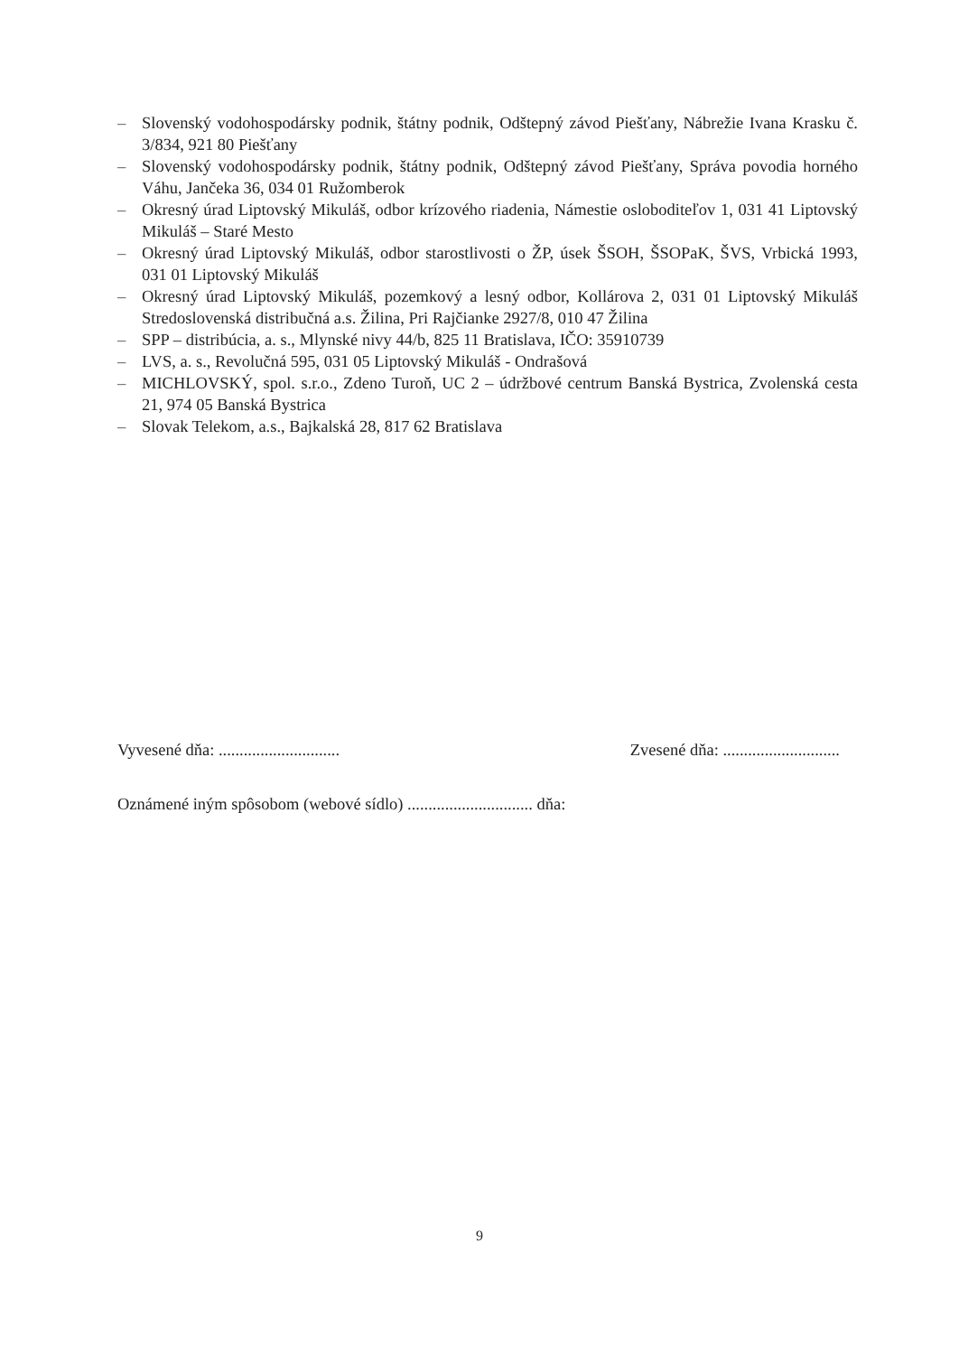– Slovenský vodohospodársky podnik, štátny podnik, Odštepný závod Piešťany, Nábrežie Ivana Krasku č. 3/834, 921 80 Piešťany
– Slovenský vodohospodársky podnik, štátny podnik, Odštepný závod Piešťany, Správa povodia horného Váhu, Jančeka 36, 034 01 Ružomberok
– Okresný úrad Liptovský Mikuláš, odbor krízového riadenia, Námestie osloboditeľov 1, 031 41 Liptovský Mikuláš – Staré Mesto
– Okresný úrad Liptovský Mikuláš, odbor starostlivosti o ŽP, úsek ŠSOH, ŠSOPaK, ŠVS, Vrbická 1993, 031 01 Liptovský Mikuláš
– Okresný úrad Liptovský Mikuláš, pozemkový a lesný odbor, Kollárova 2, 031 01 Liptovský Mikuláš Stredoslovenská distribučná a.s. Žilina, Pri Rajčianke 2927/8, 010 47 Žilina
– SPP – distribúcia, a. s., Mlynské nivy 44/b, 825 11 Bratislava, IČO: 35910739
– LVS, a. s., Revolučná 595, 031 05 Liptovský Mikuláš - Ondrašová
– MICHLOVSKÝ, spol. s.r.o., Zdeno Turoň, UC 2 – údržbové centrum Banská Bystrica, Zvolenská cesta 21, 974 05 Banská Bystrica
– Slovak Telekom, a.s., Bajkalská 28, 817 62 Bratislava
Vyvesené dňa: ............................. Zvesené dňa: ............................
Oznámené iným spôsobom (webové sídlo) .............................. dňa:
9